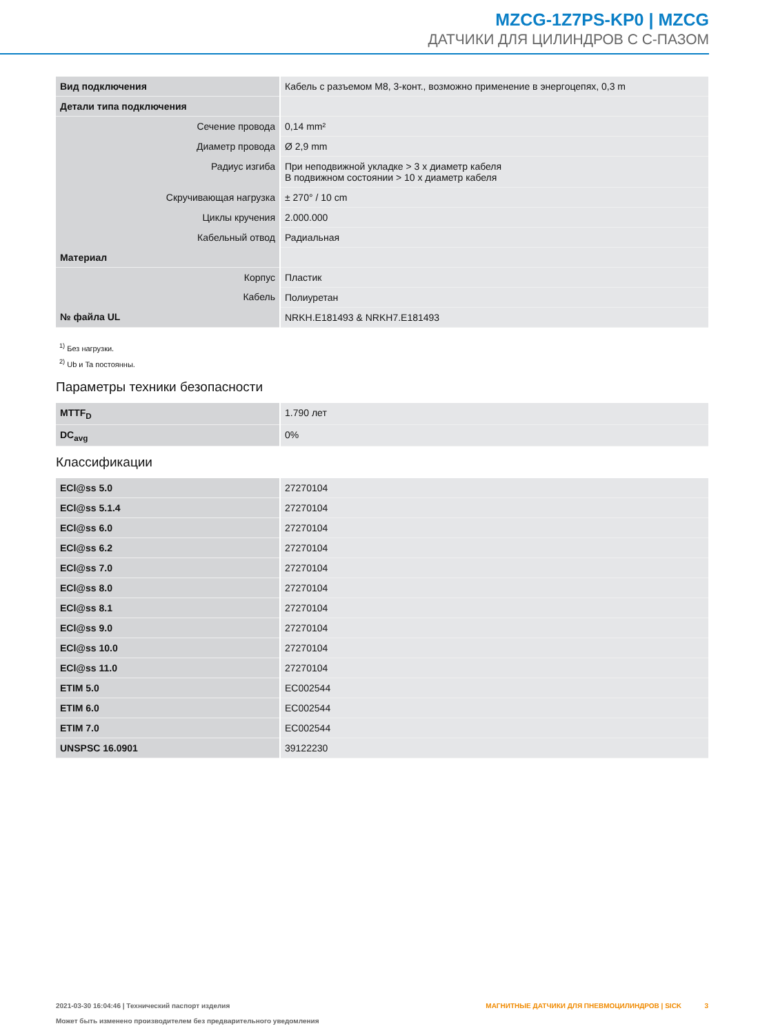MZCG-1Z7PS-KP0 | MZCG
ДАТЧИКИ ДЛЯ ЦИЛИНДРОВ С С-ПАЗОМ
| Вид подключения | Кабель с разъемом M8, 3-конт., возможно применение в энергоцепях, 0,3 m |
| Детали типа подключения | |
| Сечение провода | 0,14 mm² |
| Диаметр провода | Ø 2,9 mm |
| Радиус изгиба | При неподвижной укладке > 3 x диаметр кабеля В подвижном состоянии > 10 x диаметр кабеля |
| Скручивающая нагрузка | ± 270° / 10 cm |
| Циклы кручения | 2.000.000 |
| Кабельный отвод | Радиальная |
| Материал | |
| Корпус | Пластик |
| Кабель | Полиуретан |
| № файла UL | NRKH.E181493 & NRKH7.E181493 |
<sup>1)</sup> Без нагрузки.
<sup>2)</sup> Ub и Ta постоянны.
Параметры техники безопасности
| MTTF<sub>D</sub> | 1.790 лет |
| DC<sub>avg</sub> | 0% |
Классификации
| ECl@ss 5.0 | 27270104 |
| ECl@ss 5.1.4 | 27270104 |
| ECl@ss 6.0 | 27270104 |
| ECl@ss 6.2 | 27270104 |
| ECl@ss 7.0 | 27270104 |
| ECl@ss 8.0 | 27270104 |
| ECl@ss 8.1 | 27270104 |
| ECl@ss 9.0 | 27270104 |
| ECl@ss 10.0 | 27270104 |
| ECl@ss 11.0 | 27270104 |
| ETIM 5.0 | EC002544 |
| ETIM 6.0 | EC002544 |
| ETIM 7.0 | EC002544 |
| UNSPSC 16.0901 | 39122230 |
2021-03-30 16:04:46 | Технический паспорт изделия
Может быть изменено производителем без предварительного уведомления
МАГНИТНЫЕ ДАТЧИКИ ДЛЯ ПНЕВМОЦИЛИНДРОВ | SICK 3